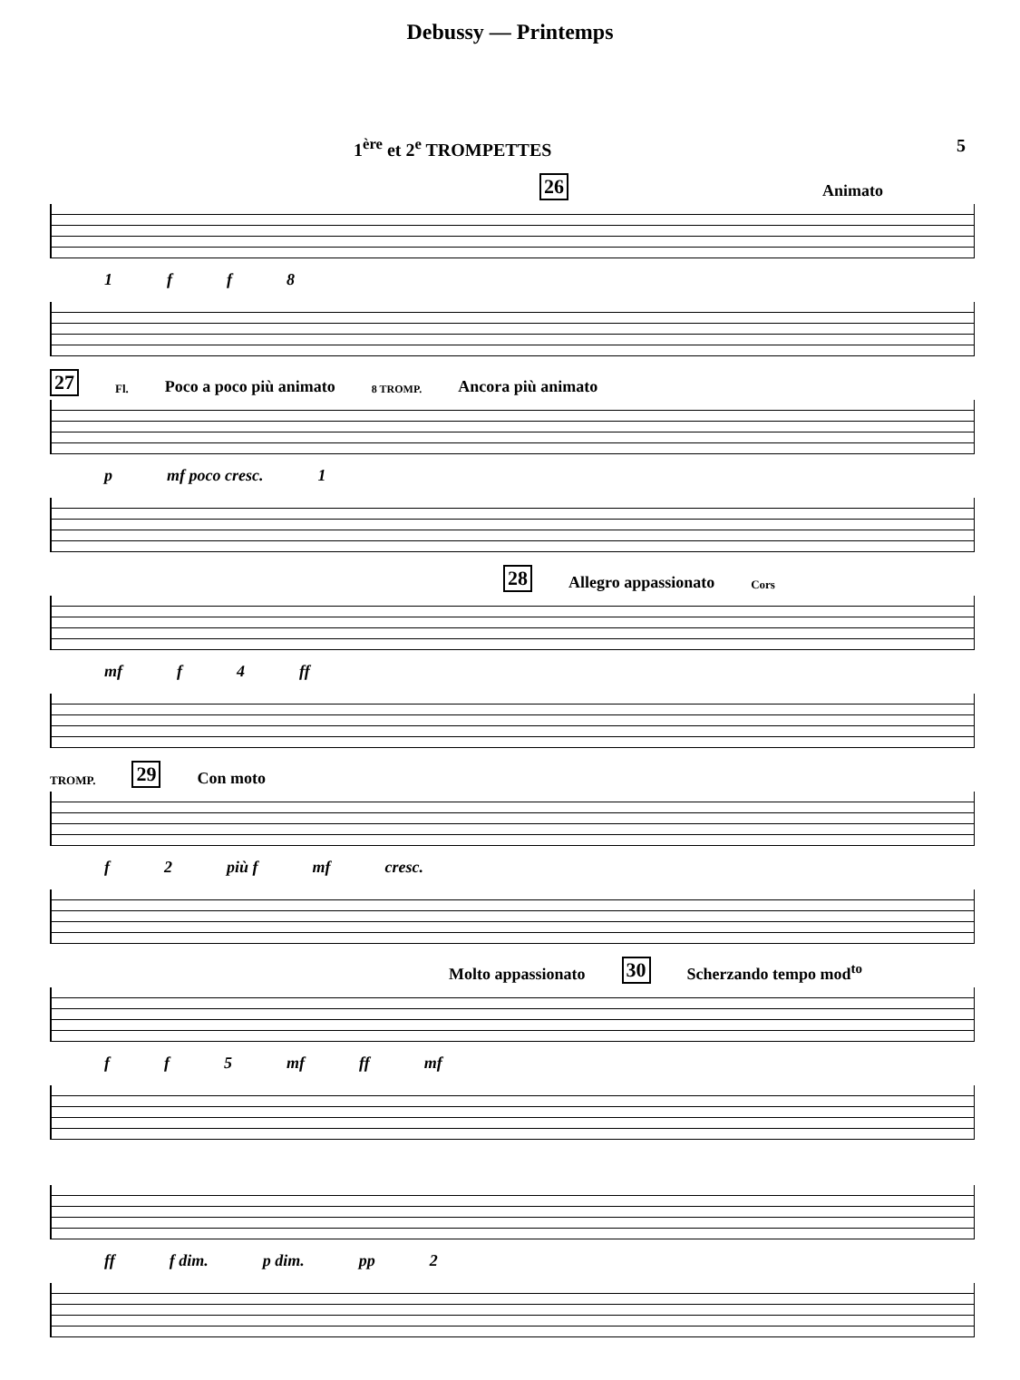Debussy — Printemps
1<sup>ère</sup> et 2<sup>e</sup> TROMPETTES 5
26 Animato
1 ff 8
27 Fl. Poco a poco più animato 8 TROMP. Ancora più animato
p mf poco cresc. 1
28 Allegro appassionato Cors
mf f 4 ff
TROMP. 29 Con moto
f 2 più f mf cresc.
Molto appassionato 30 Scherzando tempo mod<sup>to</sup>
ff 5 mf ff mf
ff f dim. p dim. pp 2